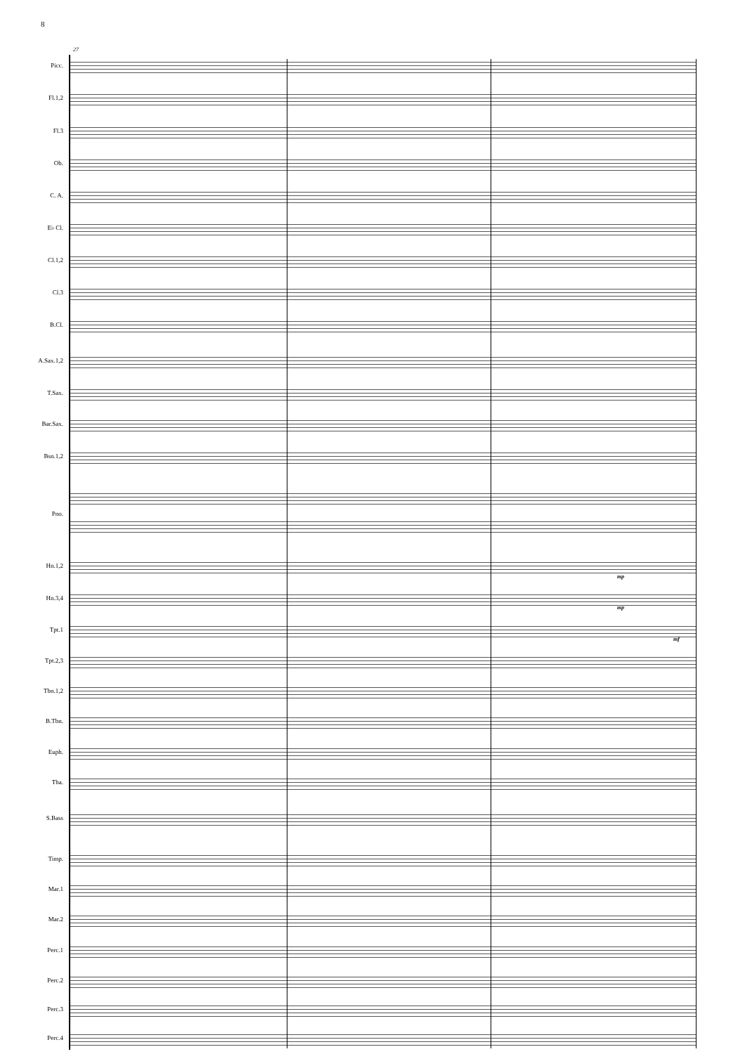8
27
Picc.
Fl.1,2
Fl.3
Ob.
C. A.
E♭ Cl.
Cl.1,2
Cl.3
B.Cl.
A.Sax.1,2
T.Sax.
Bar.Sax.
Bsn.1,2
Pno.
Hn.1,2
mp
Hn.3,4
mp
Tpt.1
mf
Tpt.2,3
Tbn.1,2
B.Tbn.
Euph.
Tba.
S.Bass
Timp.
Mar.1
Mar.2
Perc.1
Perc.2
Perc.3
Perc.4